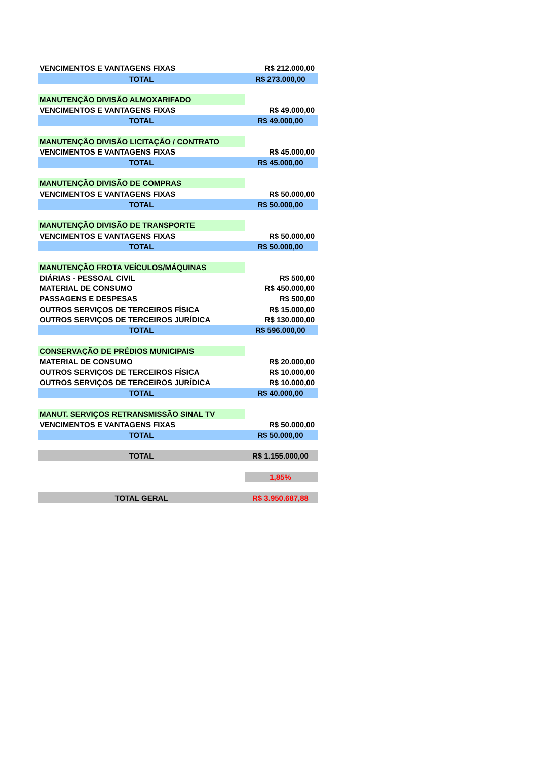| VENCIMENTOS E VANTAGENS FIXAS | R$ 212.000,00 |
| TOTAL | R$ 273.000,00 |
| MANUTENÇÃO DIVISÃO ALMOXARIFADO | |
| VENCIMENTOS E VANTAGENS FIXAS | R$ 49.000,00 |
| TOTAL | R$ 49.000,00 |
| MANUTENÇÃO DIVISÃO LICITAÇÃO / CONTRATO | |
| VENCIMENTOS E VANTAGENS FIXAS | R$ 45.000,00 |
| TOTAL | R$ 45.000,00 |
| MANUTENÇÃO DIVISÃO DE COMPRAS | |
| VENCIMENTOS E VANTAGENS FIXAS | R$ 50.000,00 |
| TOTAL | R$ 50.000,00 |
| MANUTENÇÃO DIVISÃO DE TRANSPORTE | |
| VENCIMENTOS E VANTAGENS FIXAS | R$ 50.000,00 |
| TOTAL | R$ 50.000,00 |
| MANUTENÇÃO FROTA VEÍCULOS/MÁQUINAS | |
| DIÁRIAS - PESSOAL CIVIL | R$ 500,00 |
| MATERIAL DE CONSUMO | R$ 450.000,00 |
| PASSAGENS E DESPESAS | R$ 500,00 |
| OUTROS SERVIÇOS DE TERCEIROS FÍSICA | R$ 15.000,00 |
| OUTROS SERVIÇOS DE TERCEIROS JURÍDICA | R$ 130.000,00 |
| TOTAL | R$ 596.000,00 |
| CONSERVAÇÃO DE PRÉDIOS MUNICIPAIS | |
| MATERIAL DE CONSUMO | R$ 20.000,00 |
| OUTROS SERVIÇOS DE TERCEIROS FÍSICA | R$ 10.000,00 |
| OUTROS SERVIÇOS DE TERCEIROS JURÍDICA | R$ 10.000,00 |
| TOTAL | R$ 40.000,00 |
| MANUT. SERVIÇOS RETRANSMISSÃO SINAL TV | |
| VENCIMENTOS E VANTAGENS FIXAS | R$ 50.000,00 |
| TOTAL | R$ 50.000,00 |
| TOTAL | R$ 1.155.000,00 |
| | 1,85% |
| TOTAL GERAL | R$ 3.950.687,88 |